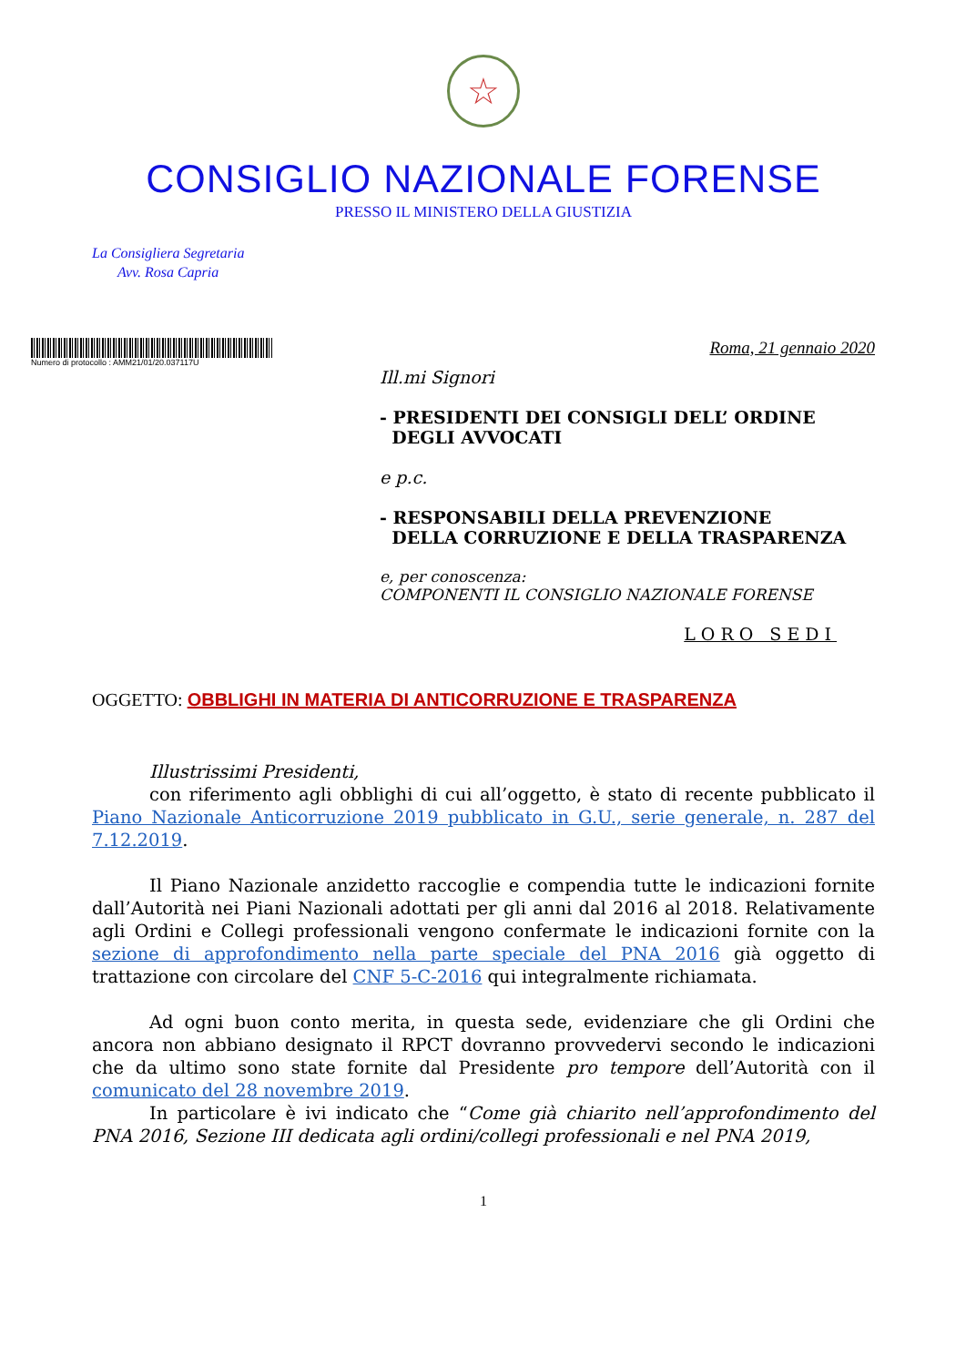☆
CONSIGLIO NAZIONALE FORENSE
PRESSO IL MINISTERO DELLA GIUSTIZIA
La Consigliera Segretaria
Avv. Rosa Capria
Numero di protocollo : AMM21/01/20.037117U
Roma, 21 gennaio 2020
Ill.mi Signori
- PRESIDENTI DEI CONSIGLI DELL’ ORDINE
DEGLI AVVOCATI
e p.c.
- RESPONSABILI DELLA PREVENZIONE
DELLA CORRUZIONE E DELLA TRASPARENZA
e, per conoscenza:
COMPONENTI IL CONSIGLIO NAZIONALE FORENSE
LORO SEDI
OGGETTO: OBBLIGHI IN MATERIA DI ANTICORRUZIONE E TRASPARENZA
Illustrissimi Presidenti,
con riferimento agli obblighi di cui all’oggetto, è stato di recente pubblicato il Piano Nazionale Anticorruzione 2019 pubblicato in G.U., serie generale, n. 287 del 7.12.2019.
Il Piano Nazionale anzidetto raccoglie e compendia tutte le indicazioni fornite dall’Autorità nei Piani Nazionali adottati per gli anni dal 2016 al 2018. Relativamente agli Ordini e Collegi professionali vengono confermate le indicazioni fornite con la sezione di approfondimento nella parte speciale del PNA 2016 già oggetto di trattazione con circolare del CNF 5-C-2016 qui integralmente richiamata.
Ad ogni buon conto merita, in questa sede, evidenziare che gli Ordini che ancora non abbiano designato il RPCT dovranno provvedervi secondo le indicazioni che da ultimo sono state fornite dal Presidente pro tempore dell’Autorità con il comunicato del 28 novembre 2019.
In particolare è ivi indicato che “Come già chiarito nell’approfondimento del PNA 2016, Sezione III dedicata agli ordini/collegi professionali e nel PNA 2019,
1